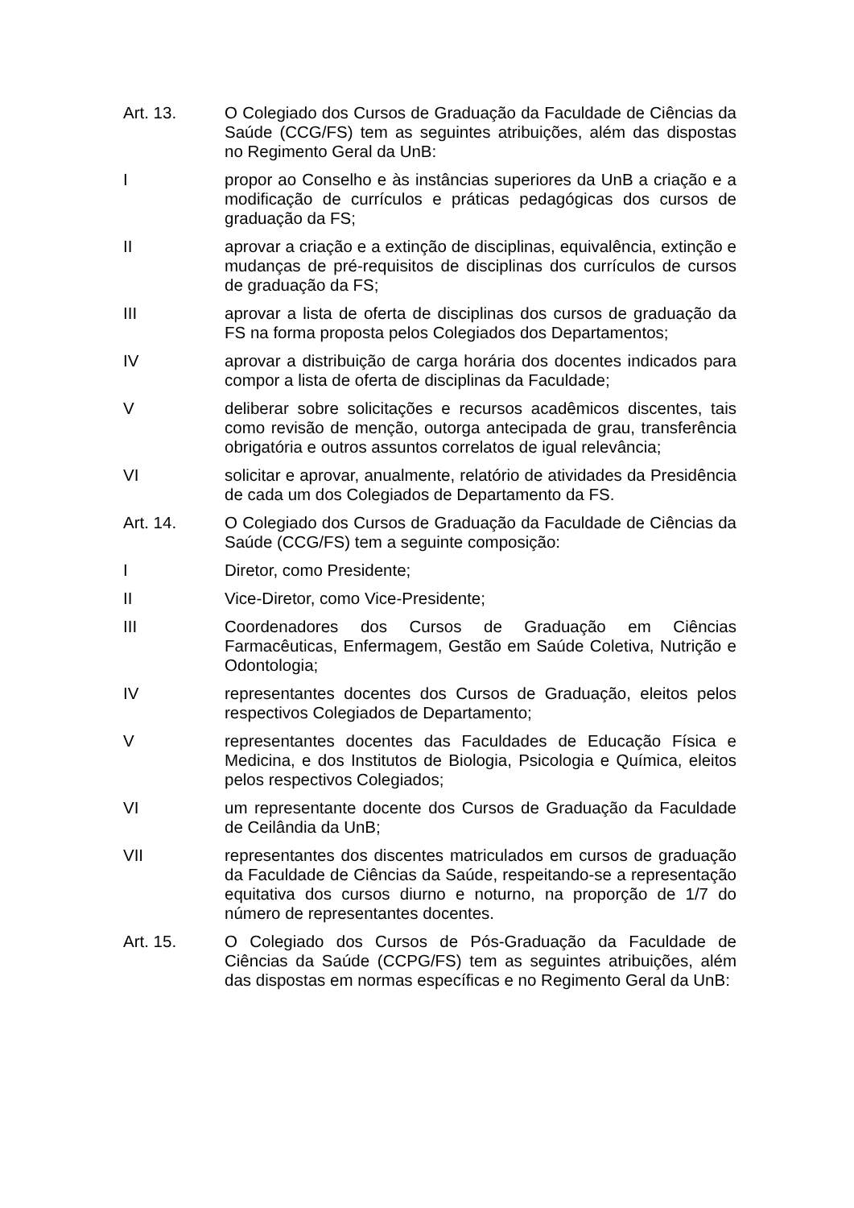Art. 13. O Colegiado dos Cursos de Graduação da Faculdade de Ciências da Saúde (CCG/FS) tem as seguintes atribuições, além das dispostas no Regimento Geral da UnB:
I propor ao Conselho e às instâncias superiores da UnB a criação e a modificação de currículos e práticas pedagógicas dos cursos de graduação da FS;
II aprovar a criação e a extinção de disciplinas, equivalência, extinção e mudanças de pré-requisitos de disciplinas dos currículos de cursos de graduação da FS;
III aprovar a lista de oferta de disciplinas dos cursos de graduação da FS na forma proposta pelos Colegiados dos Departamentos;
IV aprovar a distribuição de carga horária dos docentes indicados para compor a lista de oferta de disciplinas da Faculdade;
V deliberar sobre solicitações e recursos acadêmicos discentes, tais como revisão de menção, outorga antecipada de grau, transferência obrigatória e outros assuntos correlatos de igual relevância;
VI solicitar e aprovar, anualmente, relatório de atividades da Presidência de cada um dos Colegiados de Departamento da FS.
Art. 14. O Colegiado dos Cursos de Graduação da Faculdade de Ciências da Saúde (CCG/FS) tem a seguinte composição:
I Diretor, como Presidente;
II Vice-Diretor, como Vice-Presidente;
III Coordenadores dos Cursos de Graduação em Ciências Farmacêuticas, Enfermagem, Gestão em Saúde Coletiva, Nutrição e Odontologia;
IV representantes docentes dos Cursos de Graduação, eleitos pelos respectivos Colegiados de Departamento;
V representantes docentes das Faculdades de Educação Física e Medicina, e dos Institutos de Biologia, Psicologia e Química, eleitos pelos respectivos Colegiados;
VI um representante docente dos Cursos de Graduação da Faculdade de Ceilândia da UnB;
VII representantes dos discentes matriculados em cursos de graduação da Faculdade de Ciências da Saúde, respeitando-se a representação equitativa dos cursos diurno e noturno, na proporção de 1/7 do número de representantes docentes.
Art. 15. O Colegiado dos Cursos de Pós-Graduação da Faculdade de Ciências da Saúde (CCPG/FS) tem as seguintes atribuições, além das dispostas em normas específicas e no Regimento Geral da UnB: